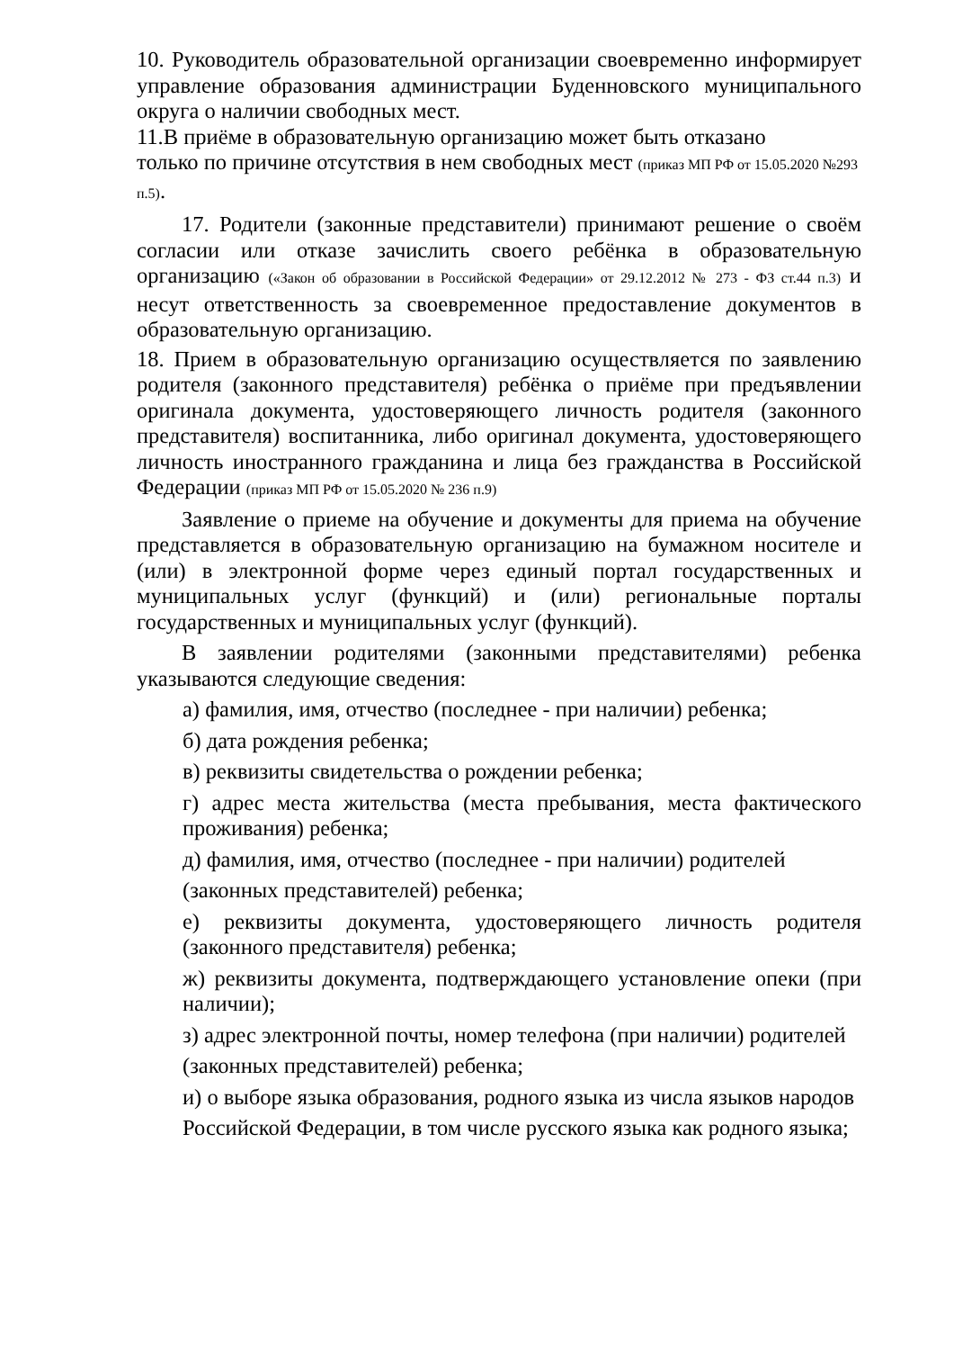10. Руководитель образовательной организации своевременно информирует управление образования администрации Буденновского муниципального округа о наличии свободных мест.
11.В приёме в образовательную организацию может быть отказано
только по причине отсутствия в нем свободных мест (приказ МП РФ от 15.05.2020 №293 п.5).
17. Родители (законные представители) принимают решение о своём согласии или отказе зачислить своего ребёнка в образовательную организацию («Закон об образовании в Российской Федерации» от 29.12.2012 № 273 - ФЗ ст.44 п.3) и несут ответственность за своевременное предоставление документов в образовательную организацию.
18. Прием в образовательную организацию осуществляется по заявлению родителя (законного представителя) ребёнка о приёме при предъявлении оригинала документа, удостоверяющего личность родителя (законного представителя) воспитанника, либо оригинал документа, удостоверяющего личность иностранного гражданина и лица без гражданства в Российской Федерации (приказ МП РФ от 15.05.2020 № 236 п.9)
Заявление о приеме на обучение и документы для приема на обучение представляется в образовательную организацию на бумажном носителе и (или) в электронной форме через единый портал государственных и муниципальных услуг (функций) и (или) региональные порталы государственных и муниципальных услуг (функций).
В заявлении родителями (законными представителями) ребенка указываются следующие сведения:
а) фамилия, имя, отчество (последнее - при наличии) ребенка;
б) дата рождения ребенка;
в) реквизиты свидетельства о рождении ребенка;
г) адрес места жительства (места пребывания, места фактического проживания) ребенка;
д) фамилия, имя, отчество (последнее - при наличии) родителей
(законных представителей) ребенка;
е) реквизиты документа, удостоверяющего личность родителя (законного представителя) ребенка;
ж) реквизиты документа, подтверждающего установление опеки (при наличии);
з) адрес электронной почты, номер телефона (при наличии) родителей
(законных представителей) ребенка;
и) о выборе языка образования, родного языка из числа языков народов
Российской Федерации, в том числе русского языка как родного языка;